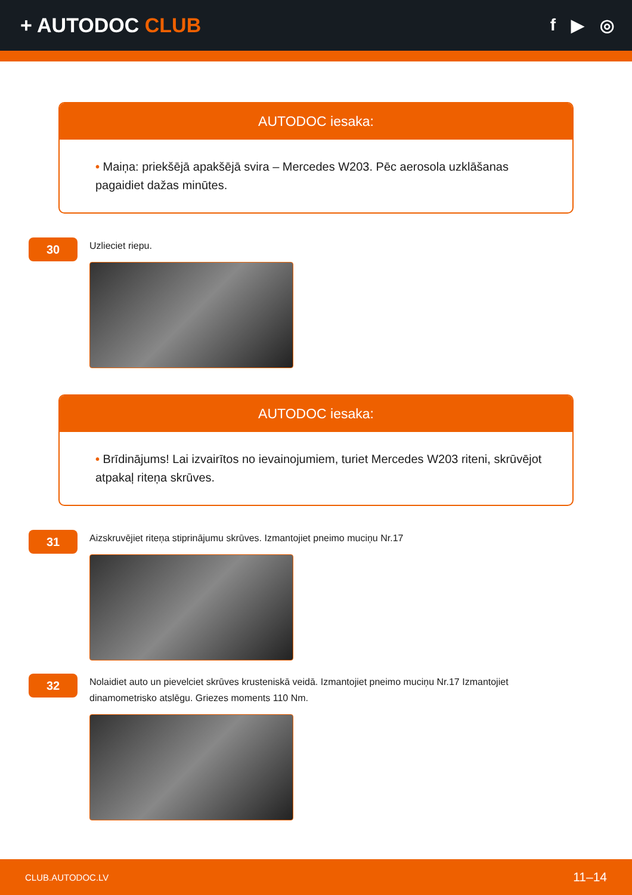+ AUTODOC CLUB
f ▶ ◎
AUTODOC iesaka:
• Maiņa: priekšējā apakšējā svira – Mercedes W203. Pēc aerosola uzklāšanas pagaidiet dažas minūtes.
30
Uzlieciet riepu.
AUTODOC iesaka:
• Brīdinājums! Lai izvairītos no ievainojumiem, turiet Mercedes W203 riteni, skrūvējot atpakaļ riteņa skrūves.
31
Aizskruvējiet riteņa stiprinājumu skrūves. Izmantojiet pneimo muciņu Nr.17
32
Nolaidiet auto un pievelciet skrūves krusteniskā veidā. Izmantojiet pneimo muciņu Nr.17 Izmantojiet dinamometrisko atslēgu. Griezes moments 110 Nm.
CLUB.AUTODOC.LV 11–14